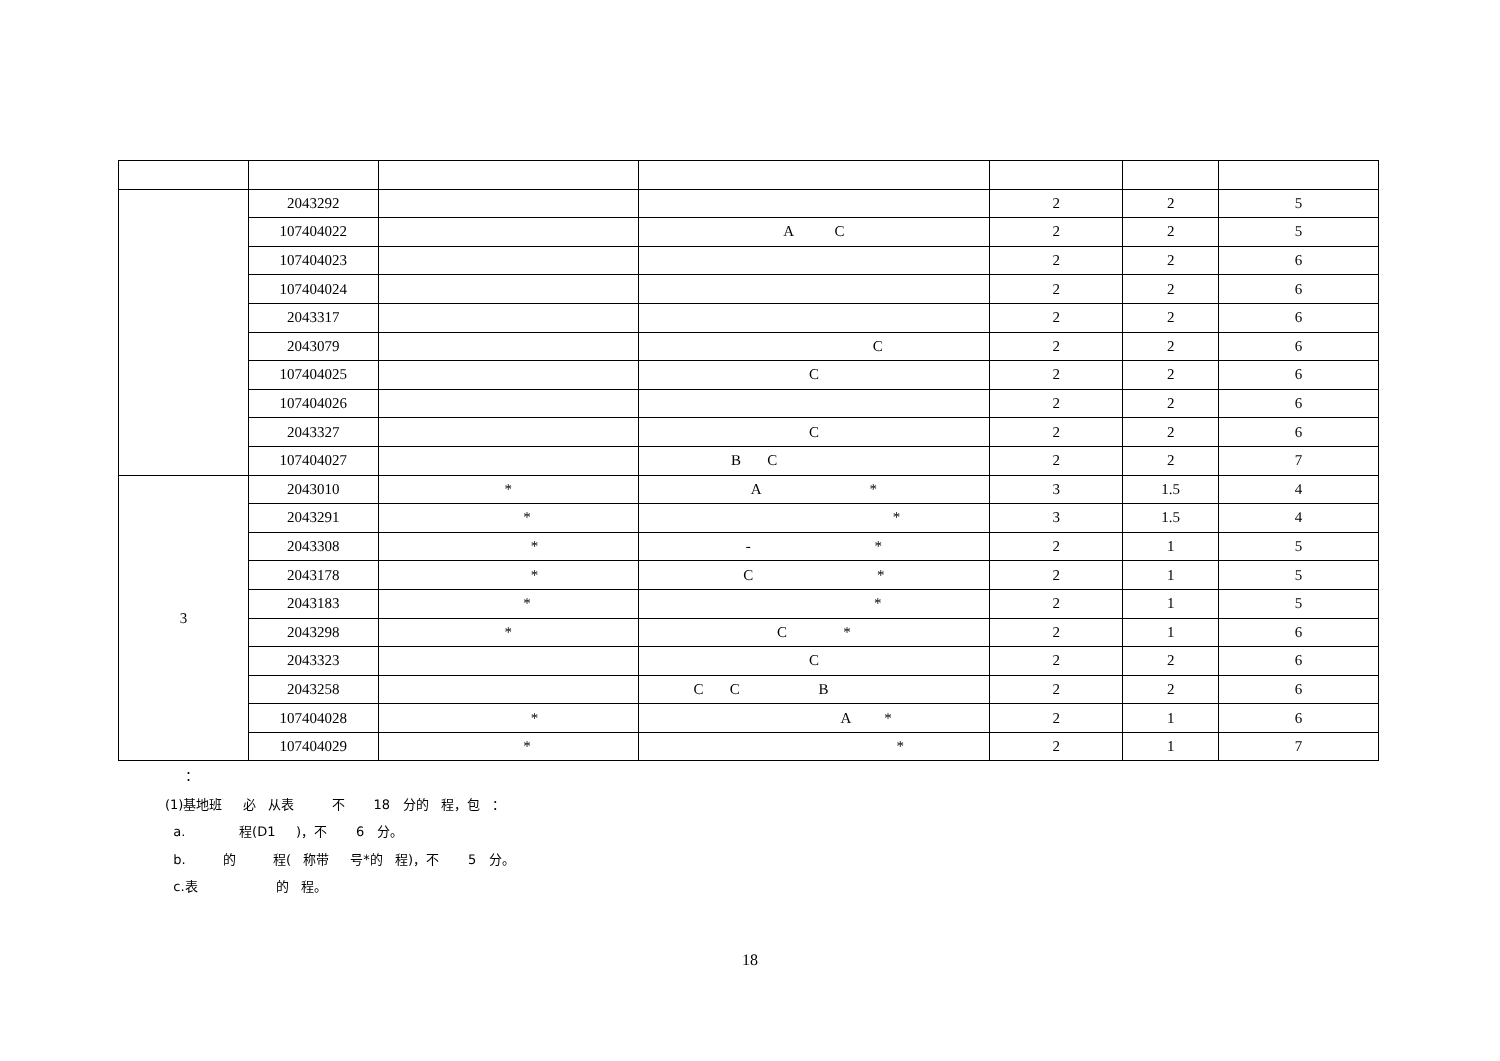| | 2043292 | | | 2 | 2 | 5 |
| | 107404022 | | A C | 2 | 2 | 5 |
| | 107404023 | | | 2 | 2 | 6 |
| | 107404024 | | | 2 | 2 | 6 |
| | 2043317 | | | 2 | 2 | 6 |
| | 2043079 | | C | 2 | 2 | 6 |
| | 107404025 | | C | 2 | 2 | 6 |
| | 107404026 | | | 2 | 2 | 6 |
| | 2043327 | | C | 2 | 2 | 6 |
| | 107404027 | | B C | 2 | 2 | 7 |
| 3 | 2043010 | * | A * | 3 | 1.5 | 4 |
| | 2043291 | * | * | 3 | 1.5 | 4 |
| | 2043308 | * | - * | 2 | 1 | 5 |
| | 2043178 | * | C * | 2 | 1 | 5 |
| | 2043183 | * | * | 2 | 1 | 5 |
| | 2043298 | * | C * | 2 | 1 | 6 |
| | 2043323 | | C | 2 | 2 | 6 |
| | 2043258 | | C C B | 2 | 2 | 6 |
| | 107404028 | * | A * | 2 | 1 | 6 |
| | 107404029 | * | * | 2 | 1 | 7 |
：
(1)基地班 必 从表 不 18 分的 程，包 ：
a. 程(D1 )，不 6 分。
b. 的 程( 称带 号*的 程)，不 5 分。
c.表 的 程。
18